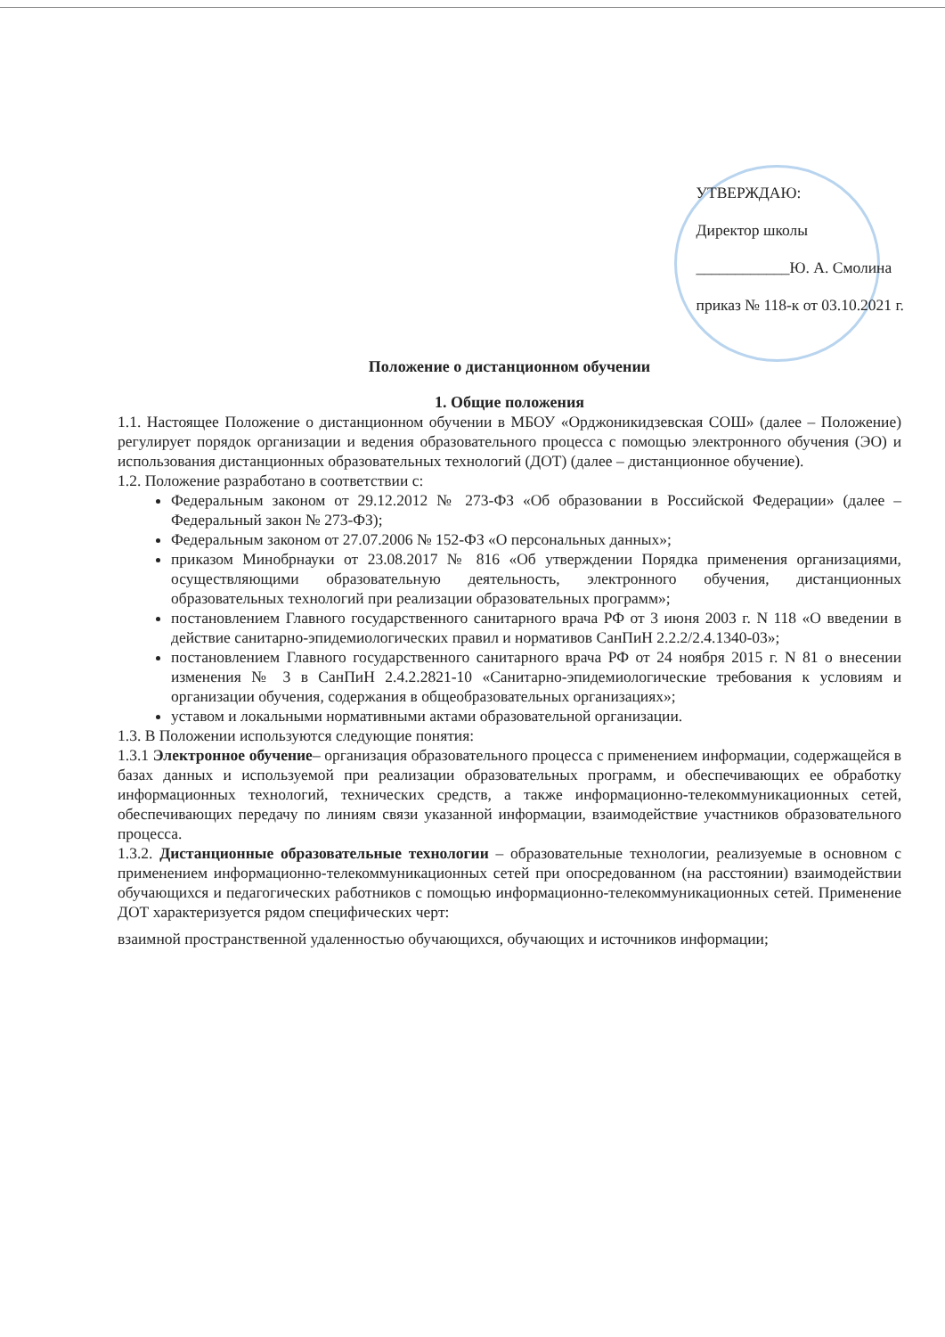УТВЕРЖДАЮ:
Директор школы
____________Ю. А. Смолина
приказ № 118-к от 03.10.2021 г.
Положение о дистанционном обучении
1. Общие положения
1.1. Настоящее Положение о дистанционном обучении в МБОУ «Орджоникидзевская СОШ» (далее – Положение) регулирует порядок организации и ведения образовательного процесса с помощью электронного обучения (ЭО) и использования дистанционных образовательных технологий (ДОТ) (далее – дистанционное обучение).
1.2. Положение разработано в соответствии с:
Федеральным законом от 29.12.2012 № 273-ФЗ «Об образовании в Российской Федерации» (далее – Федеральный закон № 273-ФЗ);
Федеральным законом от 27.07.2006 № 152-ФЗ «О персональных данных»;
приказом Минобрнауки от 23.08.2017 № 816 «Об утверждении Порядка применения организациями, осуществляющими образовательную деятельность, электронного обучения, дистанционных образовательных технологий при реализации образовательных программ»;
постановлением Главного государственного санитарного врача РФ от 3 июня 2003 г. N 118 «О введении в действие санитарно-эпидемиологических правил и нормативов СанПиН 2.2.2/2.4.1340-03»;
постановлением Главного государственного санитарного врача РФ от 24 ноября 2015 г. N 81 о внесении изменения № 3 в СанПиН 2.4.2.2821-10 «Санитарно-эпидемиологические требования к условиям и организации обучения, содержания в общеобразовательных организациях»;
уставом и локальными нормативными актами образовательной организации.
1.3. В Положении используются следующие понятия:
1.3.1 Электронное обучение– организация образовательного процесса с применением информации, содержащейся в базах данных и используемой при реализации образовательных программ, и обеспечивающих ее обработку информационных технологий, технических средств, а также информационно-телекоммуникационных сетей, обеспечивающих передачу по линиям связи указанной информации, взаимодействие участников образовательного процесса.
1.3.2. Дистанционные образовательные технологии – образовательные технологии, реализуемые в основном с применением информационно-телекоммуникационных сетей при опосредованном (на расстоянии) взаимодействии обучающихся и педагогических работников с помощью информационно-телекоммуникационных сетей. Применение ДОТ характеризуется рядом специфических черт:
взаимной пространственной удаленностью обучающихся, обучающих и источников информации;